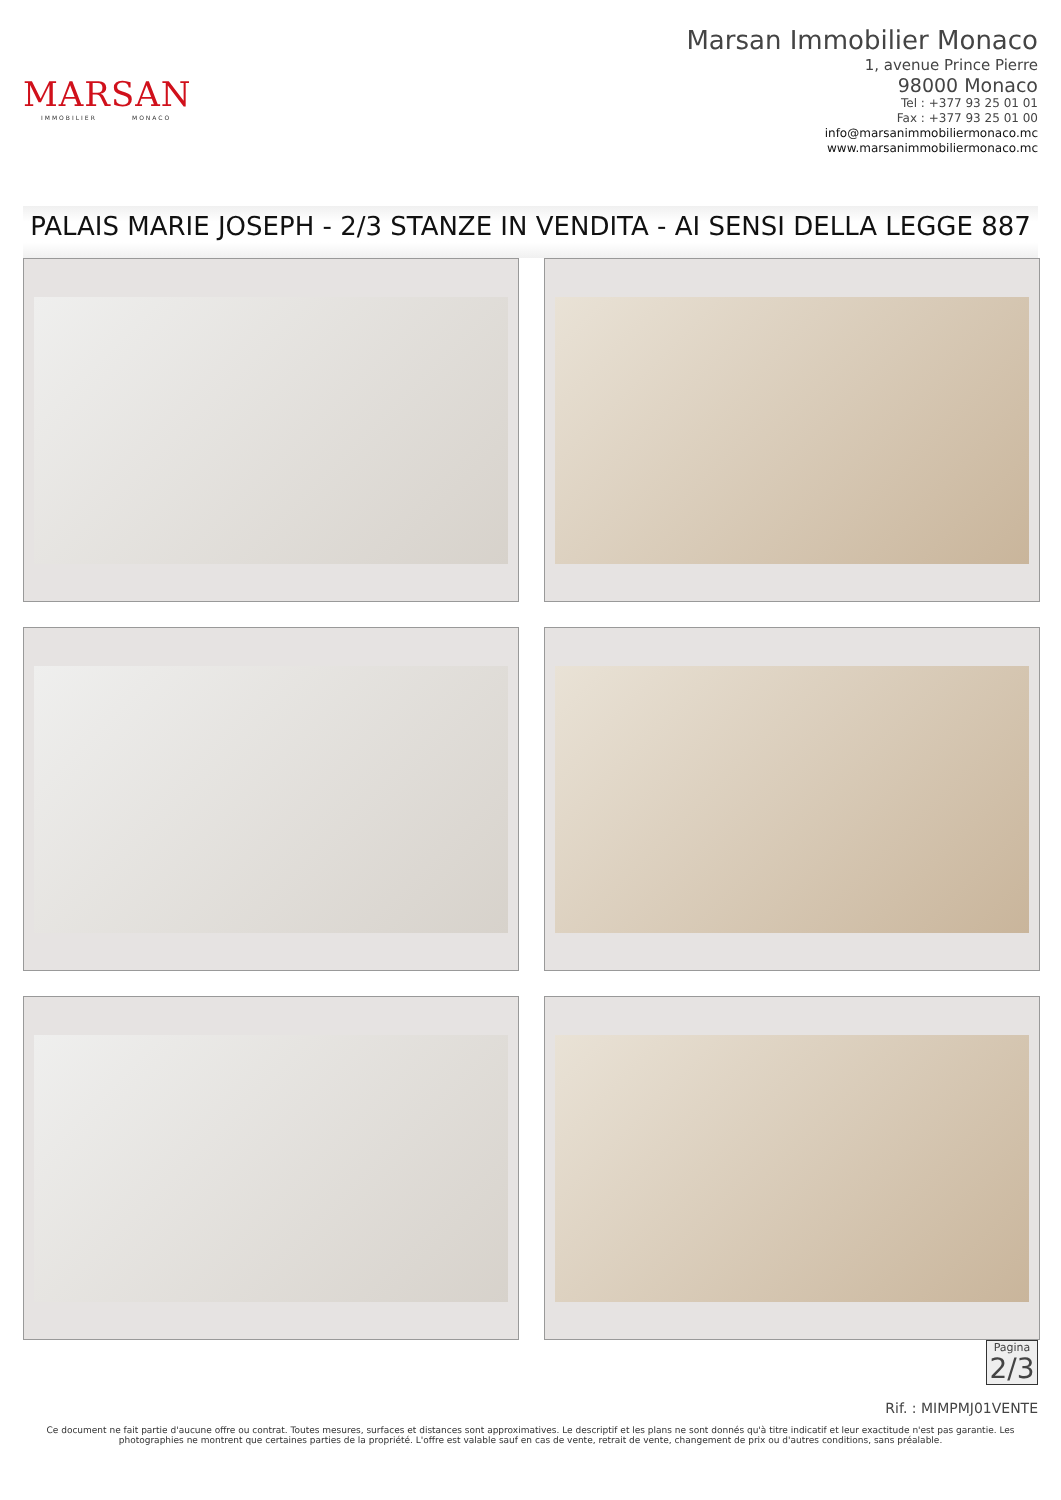MARSAN
IMMOBILIER MONACO
Marsan Immobilier Monaco
1, avenue Prince Pierre
98000 Monaco
Tel : +377 93 25 01 01
Fax : +377 93 25 01 00
info@marsanimmobiliermonaco.mc
www.marsanimmobiliermonaco.mc
PALAIS MARIE JOSEPH - 2/3 STANZE IN VENDITA - AI SENSI DELLA LEGGE 887
Pagina
2/3
Rif. : MIMPMJ01VENTE
Ce document ne fait partie d'aucune offre ou contrat. Toutes mesures, surfaces et distances sont approximatives. Le descriptif et les plans ne sont donnés qu'à titre indicatif et leur exactitude n'est pas garantie. Les photographies ne montrent que certaines parties de la propriété. L'offre est valable sauf en cas de vente, retrait de vente, changement de prix ou d'autres conditions, sans préalable.